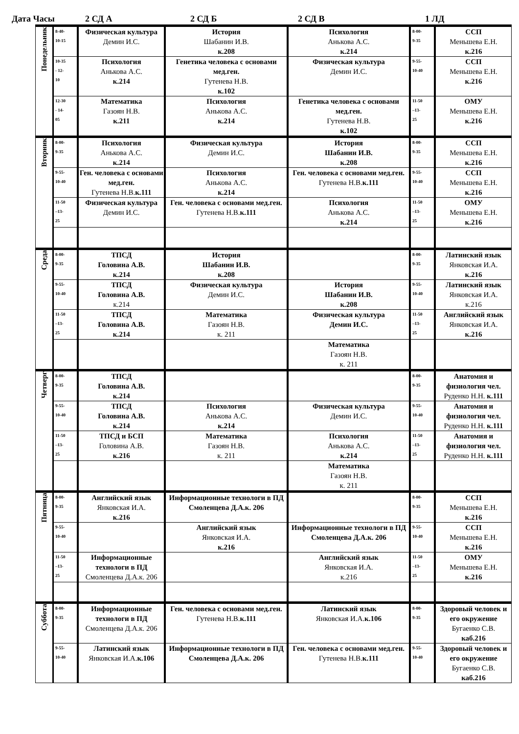Дата Часы 2 СД А 2 СД Б 2 СД В 1 ЛД
| Понедельник | 8-40- 10-15 | Физическая культура Демин И.С. | История Шабанин И.В. к.208 | Психология Анькова А.С. к.214 | 8-00- 9-35 | ССП Меньшева Е.Н. к.216 |
| | 10-35 - 12- 10 | Психология Анькова А.С. к.214 | Генетика человека с основами мед.ген. Гутенева Н.В. к.102 | Физическая культура Демин И.С. | 9-55- 10-40 | ССП Меньшева Е.Н. к.216 |
| | 12-30 - 14- 05 | Математика Газоян Н.В. к.211 | Психология Анькова А.С. к.214 | Генетика человека с основами мед.ген. Гутенева Н.В. к.102 | 11-50 –13- 25 | ОМУ Меньшева Е.Н. к.216 |
| Вторник | 8-00- 9-35 | Психология Анькова А.С. к.214 | Физическая культура Демин И.С. | История Шабанин И.В. к.208 | 8-00- 9-35 | ССП Меньшева Е.Н. к.216 |
| | 9-55- 10-40 | Ген. человека с основами мед.ген. Гутенева Н.В. к.111 | Психология Анькова А.С. к.214 | Ген. человека с основами мед.ген. Гутенева Н.В. к.111 | 9-55- 10-40 | ССП Меньшева Е.Н. к.216 |
| | 11-50 –13- 25 | Физическая культура Демин И.С. | Ген. человека с основами мед.ген. Гутенева Н.В. к.111 | Психология Анькова А.С. к.214 | 11-50 –13- 25 | ОМУ Меньшева Е.Н. к.216 |
| Среда | 8-00- 9-35 | ТПСД Головина А.В. к.214 | История Шабанин И.В. к.208 | | 8-00- 9-35 | Латинский язык Янковская И.А. к.216 |
| | 9-55- 10-40 | ТПСД Головина А.В. к.214 | Физическая культура Демин И.С. | История Шабанин И.В. к.208 | 9-55- 10-40 | Латинский язык Янковская И.А. к.216 |
| | 11-50 –13- 25 | ТПСД Головина А.В. к.214 | Математика Газоян Н.В. к. 211 | Физическая культура Демин И.С. | 11-50 –13- 25 | Английский язык Янковская И.А. к.216 |
| | | | | Математика Газоян Н.В. к. 211 | | |
| Четверг | 8-00- 9-35 | ТПСД Головина А.В. к.214 | | | 8-00- 9-35 | Анатомия и физиология чел. Руденко Н.Н. к.111 |
| | 9-55- 10-40 | ТПСД Головина А.В. к.214 | Психология Анькова А.С. к.214 | Физическая культура Демин И.С. | 9-55- 10-40 | Анатомия и физиология чел. Руденко Н.Н. к.111 |
| | 11-50 –13- 25 | ТПСД и БСП Головина А.В. к.216 | Математика Газоян Н.В. к. 211 | Психология Анькова А.С. к.214 | 11-50 –13- 25 | Анатомия и физиология чел. Руденко Н.Н. к.111 |
| | | | | Математика Газоян Н.В. к. 211 | | |
| Пятница | 8-00- 9-35 | Английский язык Янковская И.А. к.216 | Информационные технологи в ПД Смоленцева Д.А.к. 206 | | 8-00- 9-35 | ССП Меньшева Е.Н. к.216 |
| | 9-55- 10-40 | | Английский язык Янковская И.А. к.216 | Информационные технологи в ПД Смоленцева Д.А.к. 206 | 9-55- 10-40 | ССП Меньшева Е.Н. к.216 |
| | 11-50 –13- 25 | Информационные технологи в ПД Смоленцева Д.А.к. 206 | | Английский язык Янковская И.А. к.216 | 11-50 –13- 25 | ОМУ Меньшева Е.Н. к.216 |
| Суббота | 8-00- 9-35 | Информационные технологи в ПД Смоленцева Д.А.к. 206 | Ген. человека с основами мед.ген. Гутенева Н.В. к.111 | Латинский язык Янковская И.А. к.106 | 8-00- 9-35 | Здоровый человек и его окружение Бугаенко С.В. каб.216 |
| | 9-55- 10-40 | Латинский язык Янковская И.А. к.106 | Информационные технологи в ПД Смоленцева Д.А.к. 206 | Ген. человека с основами мед.ген. Гутенева Н.В. к.111 | 9-55- 10-40 | Здоровый человек и его окружение Бугаенко С.В. каб.216 |